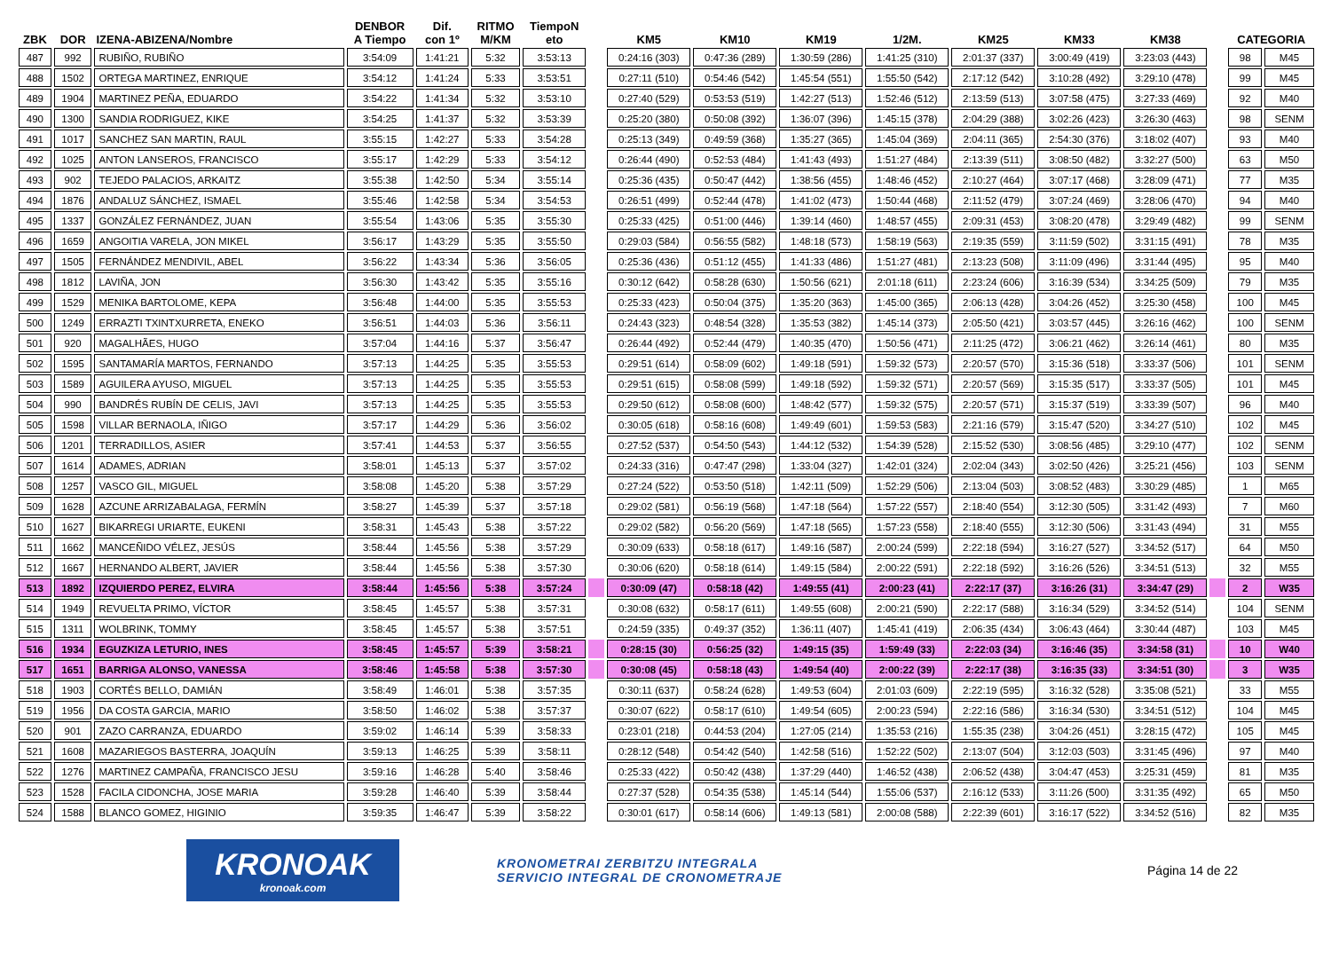| ZBK | DOR | IZENA-ABIZENA/Nombre | DENBOR A Tiempo | Dif. con 1º | RITMO M/KM | TiempoN eto | | KM5 | KM10 | KM19 | 1/2M. | KM25 | KM33 | KM38 | | CATEGORIA | |
| --- | --- | --- | --- | --- | --- | --- | --- | --- | --- | --- | --- | --- | --- | --- | --- | --- | --- |
| 487 | 992 | RUBIÑO, RUBIÑO | 3:54:09 | 1:41:21 | 5:32 | 3:53:13 | | 0:24:16 (303) | 0:47:36 (289) | 1:30:59 (286) | 1:41:25 (310) | 2:01:37 (337) | 3:00:49 (419) | 3:23:03 (443) | | 98 | M45 |
| 488 | 1502 | ORTEGA MARTINEZ, ENRIQUE | 3:54:12 | 1:41:24 | 5:33 | 3:53:51 | | 0:27:11 (510) | 0:54:46 (542) | 1:45:54 (551) | 1:55:50 (542) | 2:17:12 (542) | 3:10:28 (492) | 3:29:10 (478) | | 99 | M45 |
| 489 | 1904 | MARTINEZ PEÑA, EDUARDO | 3:54:22 | 1:41:34 | 5:32 | 3:53:10 | | 0:27:40 (529) | 0:53:53 (519) | 1:42:27 (513) | 1:52:46 (512) | 2:13:59 (513) | 3:07:58 (475) | 3:27:33 (469) | | 92 | M40 |
| 490 | 1300 | SANDIA RODRIGUEZ, KIKE | 3:54:25 | 1:41:37 | 5:32 | 3:53:39 | | 0:25:20 (380) | 0:50:08 (392) | 1:36:07 (396) | 1:45:15 (378) | 2:04:29 (388) | 3:02:26 (423) | 3:26:30 (463) | | 98 | SENM |
| 491 | 1017 | SANCHEZ SAN MARTIN, RAUL | 3:55:15 | 1:42:27 | 5:33 | 3:54:28 | | 0:25:13 (349) | 0:49:59 (368) | 1:35:27 (365) | 1:45:04 (369) | 2:04:11 (365) | 2:54:30 (376) | 3:18:02 (407) | | 93 | M40 |
| 492 | 1025 | ANTON LANSEROS, FRANCISCO | 3:55:17 | 1:42:29 | 5:33 | 3:54:12 | | 0:26:44 (490) | 0:52:53 (484) | 1:41:43 (493) | 1:51:27 (484) | 2:13:39 (511) | 3:08:50 (482) | 3:32:27 (500) | | 63 | M50 |
| 493 | 902 | TEJEDO PALACIOS, ARKAITZ | 3:55:38 | 1:42:50 | 5:34 | 3:55:14 | | 0:25:36 (435) | 0:50:47 (442) | 1:38:56 (455) | 1:48:46 (452) | 2:10:27 (464) | 3:07:17 (468) | 3:28:09 (471) | | 77 | M35 |
| 494 | 1876 | ANDALUZ SÁNCHEZ, ISMAEL | 3:55:46 | 1:42:58 | 5:34 | 3:54:53 | | 0:26:51 (499) | 0:52:44 (478) | 1:41:02 (473) | 1:50:44 (468) | 2:11:52 (479) | 3:07:24 (469) | 3:28:06 (470) | | 94 | M40 |
| 495 | 1337 | GONZÁLEZ FERNÁNDEZ, JUAN | 3:55:54 | 1:43:06 | 5:35 | 3:55:30 | | 0:25:33 (425) | 0:51:00 (446) | 1:39:14 (460) | 1:48:57 (455) | 2:09:31 (453) | 3:08:20 (478) | 3:29:49 (482) | | 99 | SENM |
| 496 | 1659 | ANGOITIA VARELA, JON MIKEL | 3:56:17 | 1:43:29 | 5:35 | 3:55:50 | | 0:29:03 (584) | 0:56:55 (582) | 1:48:18 (573) | 1:58:19 (563) | 2:19:35 (559) | 3:11:59 (502) | 3:31:15 (491) | | 78 | M35 |
| 497 | 1505 | FERNÁNDEZ MENDIVIL, ABEL | 3:56:22 | 1:43:34 | 5:36 | 3:56:05 | | 0:25:36 (436) | 0:51:12 (455) | 1:41:33 (486) | 1:51:27 (481) | 2:13:23 (508) | 3:11:09 (496) | 3:31:44 (495) | | 95 | M40 |
| 498 | 1812 | LAVIÑA, JON | 3:56:30 | 1:43:42 | 5:35 | 3:55:16 | | 0:30:12 (642) | 0:58:28 (630) | 1:50:56 (621) | 2:01:18 (611) | 2:23:24 (606) | 3:16:39 (534) | 3:34:25 (509) | | 79 | M35 |
| 499 | 1529 | MENIKA BARTOLOME, KEPA | 3:56:48 | 1:44:00 | 5:35 | 3:55:53 | | 0:25:33 (423) | 0:50:04 (375) | 1:35:20 (363) | 1:45:00 (365) | 2:06:13 (428) | 3:04:26 (452) | 3:25:30 (458) | | 100 | M45 |
| 500 | 1249 | ERRAZTI TXINTXURRETA, ENEKO | 3:56:51 | 1:44:03 | 5:36 | 3:56:11 | | 0:24:43 (323) | 0:48:54 (328) | 1:35:53 (382) | 1:45:14 (373) | 2:05:50 (421) | 3:03:57 (445) | 3:26:16 (462) | | 100 | SENM |
| 501 | 920 | MAGALHÃES, HUGO | 3:57:04 | 1:44:16 | 5:37 | 3:56:47 | | 0:26:44 (492) | 0:52:44 (479) | 1:40:35 (470) | 1:50:56 (471) | 2:11:25 (472) | 3:06:21 (462) | 3:26:14 (461) | | 80 | M35 |
| 502 | 1595 | SANTAMARÍA MARTOS, FERNANDO | 3:57:13 | 1:44:25 | 5:35 | 3:55:53 | | 0:29:51 (614) | 0:58:09 (602) | 1:49:18 (591) | 1:59:32 (573) | 2:20:57 (570) | 3:15:36 (518) | 3:33:37 (506) | | 101 | SENM |
| 503 | 1589 | AGUILERA AYUSO, MIGUEL | 3:57:13 | 1:44:25 | 5:35 | 3:55:53 | | 0:29:51 (615) | 0:58:08 (599) | 1:49:18 (592) | 1:59:32 (571) | 2:20:57 (569) | 3:15:35 (517) | 3:33:37 (505) | | 101 | M45 |
| 504 | 990 | BANDRÉS RUBÍN DE CELIS, JAVI | 3:57:13 | 1:44:25 | 5:35 | 3:55:53 | | 0:29:50 (612) | 0:58:08 (600) | 1:48:42 (577) | 1:59:32 (575) | 2:20:57 (571) | 3:15:37 (519) | 3:33:39 (507) | | 96 | M40 |
| 505 | 1598 | VILLAR BERNAOLA, IÑIGO | 3:57:17 | 1:44:29 | 5:36 | 3:56:02 | | 0:30:05 (618) | 0:58:16 (608) | 1:49:49 (601) | 1:59:53 (583) | 2:21:16 (579) | 3:15:47 (520) | 3:34:27 (510) | | 102 | M45 |
| 506 | 1201 | TERRADILLOS, ASIER | 3:57:41 | 1:44:53 | 5:37 | 3:56:55 | | 0:27:52 (537) | 0:54:50 (543) | 1:44:12 (532) | 1:54:39 (528) | 2:15:52 (530) | 3:08:56 (485) | 3:29:10 (477) | | 102 | SENM |
| 507 | 1614 | ADAMES, ADRIAN | 3:58:01 | 1:45:13 | 5:37 | 3:57:02 | | 0:24:33 (316) | 0:47:47 (298) | 1:33:04 (327) | 1:42:01 (324) | 2:02:04 (343) | 3:02:50 (426) | 3:25:21 (456) | | 103 | SENM |
| 508 | 1257 | VASCO GIL, MIGUEL | 3:58:08 | 1:45:20 | 5:38 | 3:57:29 | | 0:27:24 (522) | 0:53:50 (518) | 1:42:11 (509) | 1:52:29 (506) | 2:13:04 (503) | 3:08:52 (483) | 3:30:29 (485) | | 1 | M65 |
| 509 | 1628 | AZCUNE ARRIZABALAGA, FERMÍN | 3:58:27 | 1:45:39 | 5:37 | 3:57:18 | | 0:29:02 (581) | 0:56:19 (568) | 1:47:18 (564) | 1:57:22 (557) | 2:18:40 (554) | 3:12:30 (505) | 3:31:42 (493) | | 7 | M60 |
| 510 | 1627 | BIKARREGI URIARTE, EUKENI | 3:58:31 | 1:45:43 | 5:38 | 3:57:22 | | 0:29:02 (582) | 0:56:20 (569) | 1:47:18 (565) | 1:57:23 (558) | 2:18:40 (555) | 3:12:30 (506) | 3:31:43 (494) | | 31 | M55 |
| 511 | 1662 | MANCEÑIDO VÉLEZ, JESÚS | 3:58:44 | 1:45:56 | 5:38 | 3:57:29 | | 0:30:09 (633) | 0:58:18 (617) | 1:49:16 (587) | 2:00:24 (599) | 2:22:18 (594) | 3:16:27 (527) | 3:34:52 (517) | | 64 | M50 |
| 512 | 1667 | HERNANDO ALBERT, JAVIER | 3:58:44 | 1:45:56 | 5:38 | 3:57:30 | | 0:30:06 (620) | 0:58:18 (614) | 1:49:15 (584) | 2:00:22 (591) | 2:22:18 (592) | 3:16:26 (526) | 3:34:51 (513) | | 32 | M55 |
| 513 | 1892 | IZQUIERDO PEREZ, ELVIRA | 3:58:44 | 1:45:56 | 5:38 | 3:57:24 | | 0:30:09 (47) | 0:58:18 (42) | 1:49:55 (41) | 2:00:23 (41) | 2:22:17 (37) | 3:16:26 (31) | 3:34:47 (29) | | 2 | W35 |
| 514 | 1949 | REVUELTA PRIMO, VÍCTOR | 3:58:45 | 1:45:57 | 5:38 | 3:57:31 | | 0:30:08 (632) | 0:58:17 (611) | 1:49:55 (608) | 2:00:21 (590) | 2:22:17 (588) | 3:16:34 (529) | 3:34:52 (514) | | 104 | SENM |
| 515 | 1311 | WOLBRINK, TOMMY | 3:58:45 | 1:45:57 | 5:38 | 3:57:51 | | 0:24:59 (335) | 0:49:37 (352) | 1:36:11 (407) | 1:45:41 (419) | 2:06:35 (434) | 3:06:43 (464) | 3:30:44 (487) | | 103 | M45 |
| 516 | 1934 | EGUZKIZA LETURIO, INES | 3:58:45 | 1:45:57 | 5:39 | 3:58:21 | | 0:28:15 (30) | 0:56:25 (32) | 1:49:15 (35) | 1:59:49 (33) | 2:22:03 (34) | 3:16:46 (35) | 3:34:58 (31) | | 10 | W40 |
| 517 | 1651 | BARRIGA ALONSO, VANESSA | 3:58:46 | 1:45:58 | 5:38 | 3:57:30 | | 0:30:08 (45) | 0:58:18 (43) | 1:49:54 (40) | 2:00:22 (39) | 2:22:17 (38) | 3:16:35 (33) | 3:34:51 (30) | | 3 | W35 |
| 518 | 1903 | CORTÉS BELLO, DAMIÁN | 3:58:49 | 1:46:01 | 5:38 | 3:57:35 | | 0:30:11 (637) | 0:58:24 (628) | 1:49:53 (604) | 2:01:03 (609) | 2:22:19 (595) | 3:16:32 (528) | 3:35:08 (521) | | 33 | M55 |
| 519 | 1956 | DA COSTA GARCIA, MARIO | 3:58:50 | 1:46:02 | 5:38 | 3:57:37 | | 0:30:07 (622) | 0:58:17 (610) | 1:49:54 (605) | 2:00:23 (594) | 2:22:16 (586) | 3:16:34 (530) | 3:34:51 (512) | | 104 | M45 |
| 520 | 901 | ZAZO CARRANZA, EDUARDO | 3:59:02 | 1:46:14 | 5:39 | 3:58:33 | | 0:23:01 (218) | 0:44:53 (204) | 1:27:05 (214) | 1:35:53 (216) | 1:55:35 (238) | 3:04:26 (451) | 3:28:15 (472) | | 105 | M45 |
| 521 | 1608 | MAZARIEGOS BASTERRA, JOAQUÍN | 3:59:13 | 1:46:25 | 5:39 | 3:58:11 | | 0:28:12 (548) | 0:54:42 (540) | 1:42:58 (516) | 1:52:22 (502) | 2:13:07 (504) | 3:12:03 (503) | 3:31:45 (496) | | 97 | M40 |
| 522 | 1276 | MARTINEZ CAMPAÑA, FRANCISCO JESU | 3:59:16 | 1:46:28 | 5:40 | 3:58:46 | | 0:25:33 (422) | 0:50:42 (438) | 1:37:29 (440) | 1:46:52 (438) | 2:06:52 (438) | 3:04:47 (453) | 3:25:31 (459) | | 81 | M35 |
| 523 | 1528 | FACILA CIDONCHA, JOSE MARIA | 3:59:28 | 1:46:40 | 5:39 | 3:58:44 | | 0:27:37 (528) | 0:54:35 (538) | 1:45:14 (544) | 1:55:06 (537) | 2:16:12 (533) | 3:11:26 (500) | 3:31:35 (492) | | 65 | M50 |
| 524 | 1588 | BLANCO GOMEZ, HIGINIO | 3:59:35 | 1:46:47 | 5:39 | 3:58:22 | | 0:30:01 (617) | 0:58:14 (606) | 1:49:13 (581) | 2:00:08 (588) | 2:22:39 (601) | 3:16:17 (522) | 3:34:52 (516) | | 82 | M35 |
KRONOAK
kronoak.com
KRONOMETRAI ZERBITZU INTEGRALA
SERVICIO INTEGRAL DE CRONOMETRAJE
Página 14 de 22